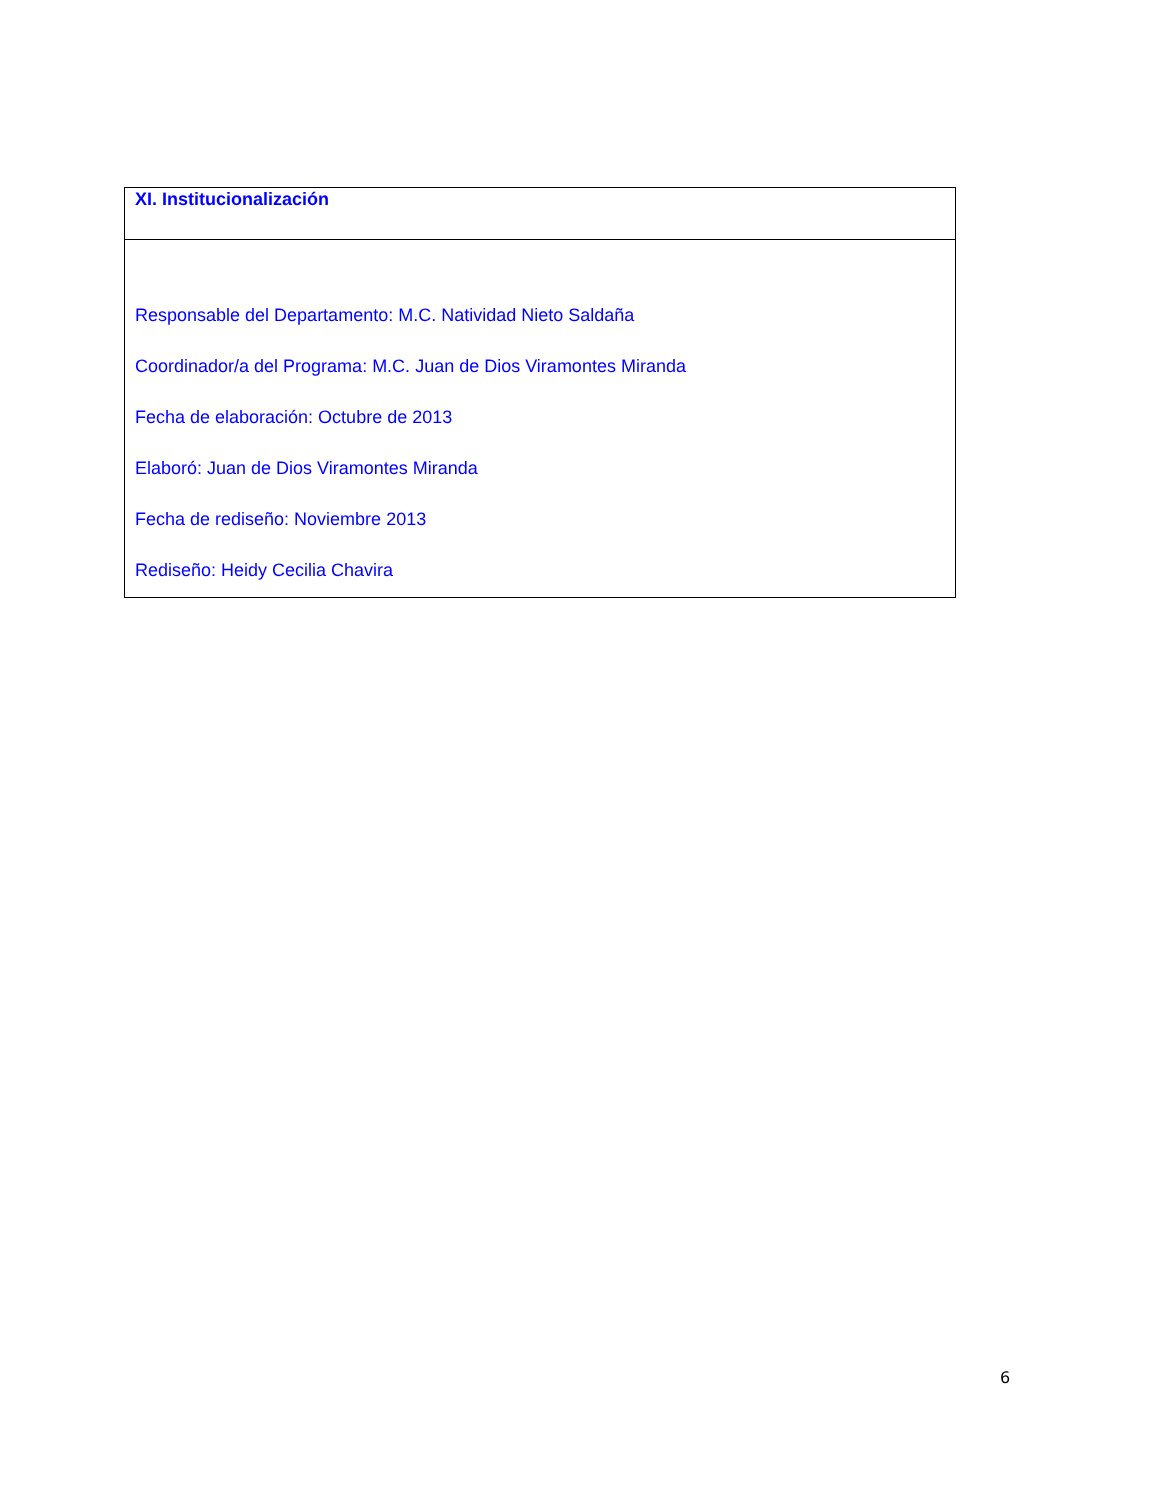| XI. Institucionalización |
| Responsable del Departamento: M.C. Natividad Nieto Saldaña Coordinador/a del Programa: M.C. Juan de Dios Viramontes Miranda Fecha de elaboración: Octubre de 2013 Elaboró: Juan de Dios Viramontes Miranda Fecha de rediseño: Noviembre 2013 Rediseño: Heidy Cecilia Chavira |
6